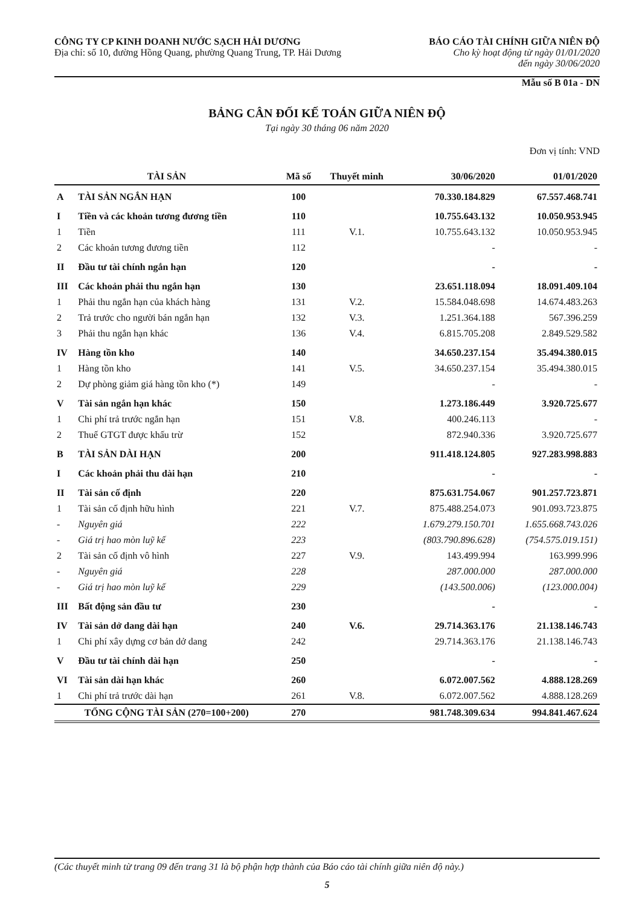CÔNG TY CP KINH DOANH NƯỚC SẠCH HẢI DƯƠNG
Địa chỉ: số 10, đường Hồng Quang, phường Quang Trung, TP. Hải Dương
BÁO CÁO TÀI CHÍNH GIỮA NIÊN ĐỘ
Cho kỳ hoạt động từ ngày 01/01/2020
đến ngày 30/06/2020
Mẫu số B 01a - DN
BẢNG CÂN ĐỐI KẾ TOÁN GIỮA NIÊN ĐỘ
Tại ngày 30 tháng 06 năm 2020
Đơn vị tính: VND
| TÀI SẢN | | Mã số | Thuyết minh | 30/06/2020 | 01/01/2020 |
| --- | --- | --- | --- | --- | --- |
| A | TÀI SẢN NGẮN HẠN | 100 | | 70.330.184.829 | 67.557.468.741 |
| I | Tiền và các khoản tương đương tiền | 110 | | 10.755.643.132 | 10.050.953.945 |
| 1 | Tiền | 111 | V.1. | 10.755.643.132 | 10.050.953.945 |
| 2 | Các khoản tương đương tiền | 112 | | - | - |
| II | Đầu tư tài chính ngắn hạn | 120 | | - | - |
| III | Các khoản phải thu ngắn hạn | 130 | | 23.651.118.094 | 18.091.409.104 |
| 1 | Phải thu ngắn hạn của khách hàng | 131 | V.2. | 15.584.048.698 | 14.674.483.263 |
| 2 | Trả trước cho người bán ngắn hạn | 132 | V.3. | 1.251.364.188 | 567.396.259 |
| 3 | Phải thu ngắn hạn khác | 136 | V.4. | 6.815.705.208 | 2.849.529.582 |
| IV | Hàng tồn kho | 140 | | 34.650.237.154 | 35.494.380.015 |
| 1 | Hàng tồn kho | 141 | V.5. | 34.650.237.154 | 35.494.380.015 |
| 2 | Dự phòng giảm giá hàng tồn kho (*) | 149 | | - | - |
| V | Tài sản ngắn hạn khác | 150 | | 1.273.186.449 | 3.920.725.677 |
| 1 | Chi phí trả trước ngắn hạn | 151 | V.8. | 400.246.113 | - |
| 2 | Thuế GTGT được khấu trừ | 152 | | 872.940.336 | 3.920.725.677 |
| B | TÀI SẢN DÀI HẠN | 200 | | 911.418.124.805 | 927.283.998.883 |
| I | Các khoản phải thu dài hạn | 210 | | - | - |
| II | Tài sản cố định | 220 | | 875.631.754.067 | 901.257.723.871 |
| 1 | Tài sản cố định hữu hình | 221 | V.7. | 875.488.254.073 | 901.093.723.875 |
| - | Nguyên giá | 222 | | 1.679.279.150.701 | 1.655.668.743.026 |
| - | Giá trị hao mòn luỹ kế | 223 | | (803.790.896.628) | (754.575.019.151) |
| 2 | Tài sản cố định vô hình | 227 | V.9. | 143.499.994 | 163.999.996 |
| - | Nguyên giá | 228 | | 287.000.000 | 287.000.000 |
| - | Giá trị hao mòn luỹ kế | 229 | | (143.500.006) | (123.000.004) |
| III | Bất động sản đầu tư | 230 | | - | - |
| IV | Tài sản dở dang dài hạn | 240 | V.6. | 29.714.363.176 | 21.138.146.743 |
| 1 | Chi phí xây dựng cơ bản dở dang | 242 | | 29.714.363.176 | 21.138.146.743 |
| V | Đầu tư tài chính dài hạn | 250 | | - | - |
| VI | Tài sản dài hạn khác | 260 | | 6.072.007.562 | 4.888.128.269 |
| 1 | Chi phí trả trước dài hạn | 261 | V.8. | 6.072.007.562 | 4.888.128.269 |
| TỔNG CỘNG TÀI SẢN (270=100+200) | | 270 | | 981.748.309.634 | 994.841.467.624 |
(Các thuyết minh từ trang 09 đến trang 31 là bộ phận hợp thành của Báo cáo tài chính giữa niên độ này.)
5